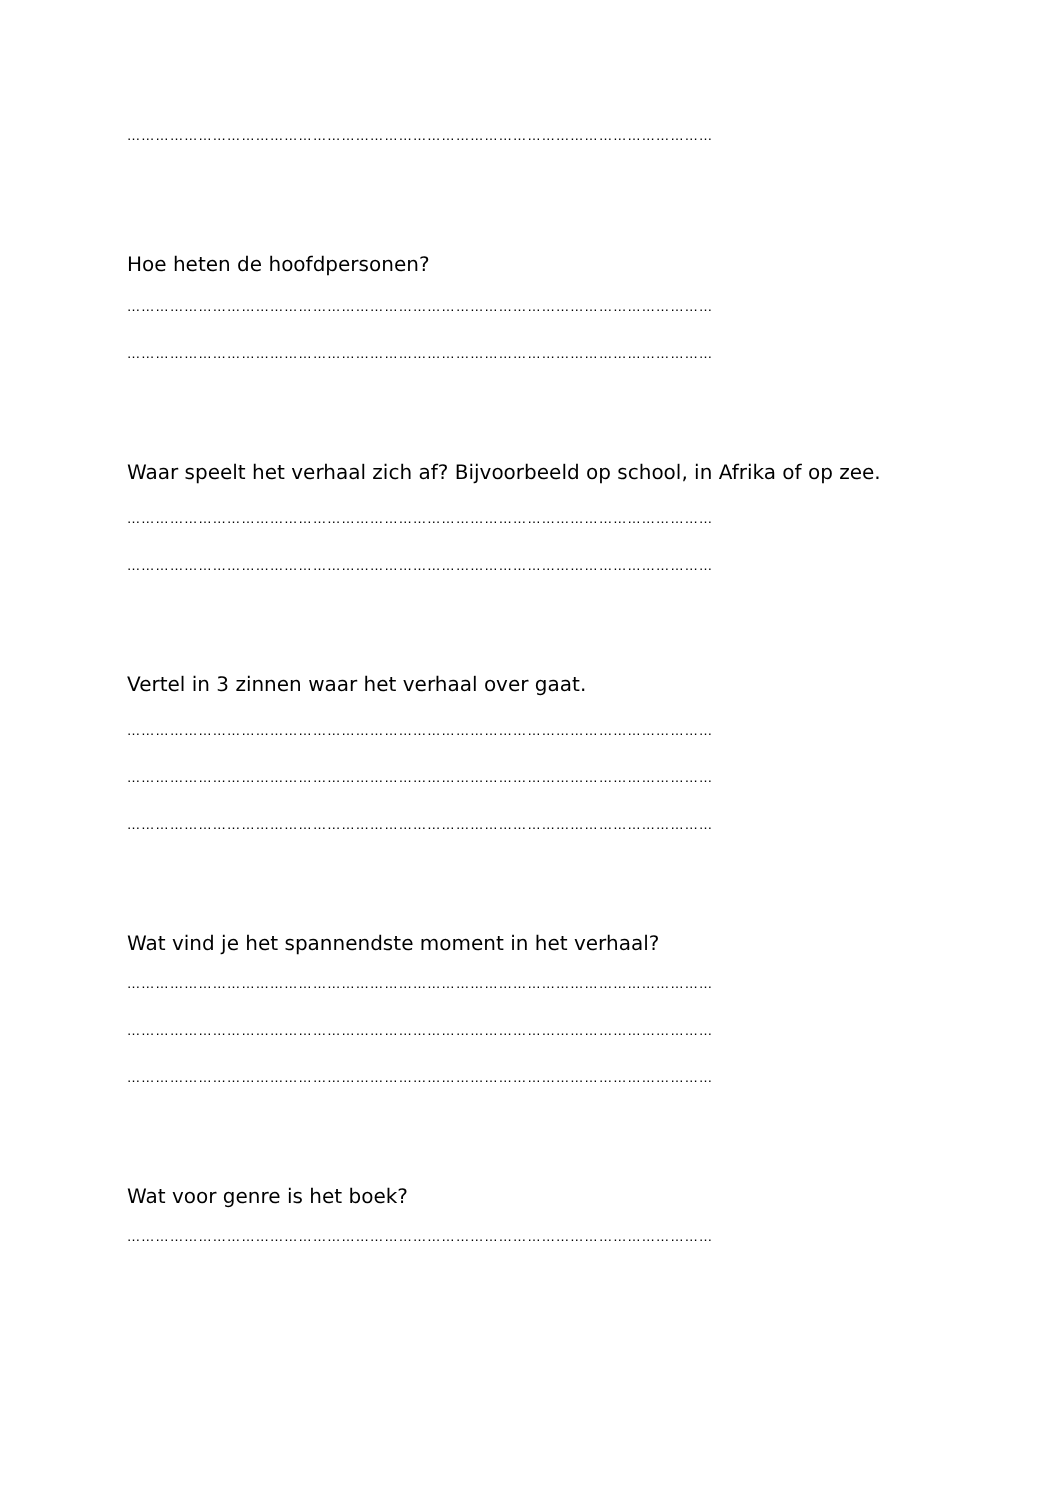……………………………………………………………………………………………………………
Hoe heten de hoofdpersonen?
……………………………………………………………………………………………………………
……………………………………………………………………………………………………………
Waar speelt het verhaal zich af? Bijvoorbeeld op school, in Afrika of op zee.
……………………………………………………………………………………………………………
……………………………………………………………………………………………………………
Vertel in 3 zinnen waar het verhaal over gaat.
……………………………………………………………………………………………………………
……………………………………………………………………………………………………………
……………………………………………………………………………………………………………
Wat vind je het spannendste moment in het verhaal?
……………………………………………………………………………………………………………
……………………………………………………………………………………………………………
……………………………………………………………………………………………………………
Wat voor genre is het boek?
……………………………………………………………………………………………………………